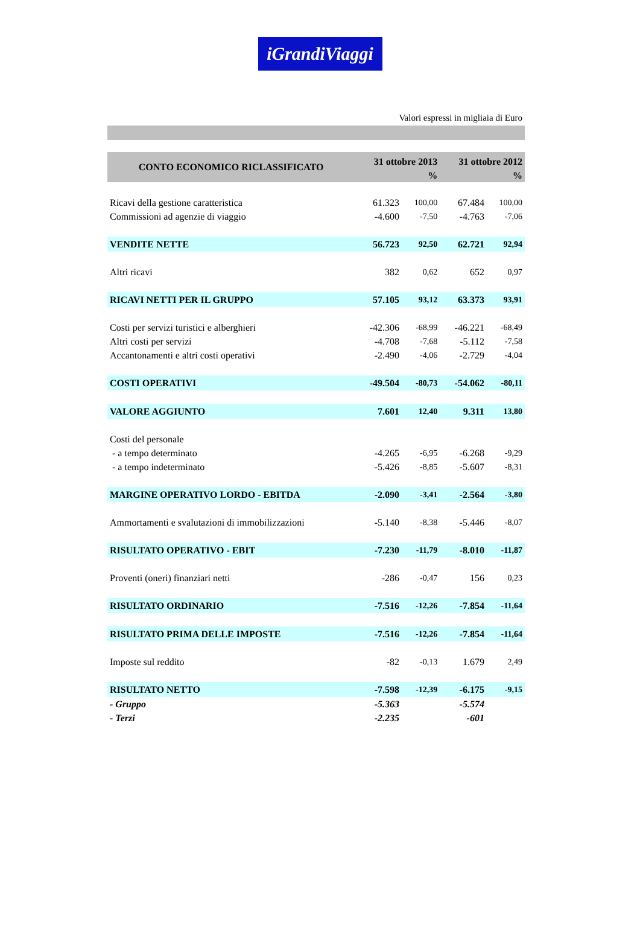iGrandiViaggi
Valori espressi in migliaia di Euro
| CONTO ECONOMICO RICLASSIFICATO | 31 ottobre 2013 | | 31 ottobre 2012 | |
| --- | --- | --- | --- | --- |
| | | % | | % |
| Ricavi della gestione caratteristica | 61.323 | 100,00 | 67.484 | 100,00 |
| Commissioni ad agenzie di viaggio | -4.600 | -7,50 | -4.763 | -7,06 |
| VENDITE NETTE | 56.723 | 92,50 | 62.721 | 92,94 |
| Altri ricavi | 382 | 0,62 | 652 | 0,97 |
| RICAVI NETTI PER IL GRUPPO | 57.105 | 93,12 | 63.373 | 93,91 |
| Costi per servizi turistici e alberghieri | -42.306 | -68,99 | -46.221 | -68,49 |
| Altri costi per servizi | -4.708 | -7,68 | -5.112 | -7,58 |
| Accantonamenti e altri costi operativi | -2.490 | -4,06 | -2.729 | -4,04 |
| COSTI OPERATIVI | -49.504 | -80,73 | -54.062 | -80,11 |
| VALORE AGGIUNTO | 7.601 | 12,40 | 9.311 | 13,80 |
| Costi del personale | | | | |
| - a tempo determinato | -4.265 | -6,95 | -6.268 | -9,29 |
| - a tempo indeterminato | -5.426 | -8,85 | -5.607 | -8,31 |
| MARGINE OPERATIVO LORDO - EBITDA | -2.090 | -3,41 | -2.564 | -3,80 |
| Ammortamenti e svalutazioni di immobilizzazioni | -5.140 | -8,38 | -5.446 | -8,07 |
| RISULTATO OPERATIVO - EBIT | -7.230 | -11,79 | -8.010 | -11,87 |
| Proventi (oneri) finanziari netti | -286 | -0,47 | 156 | 0,23 |
| RISULTATO ORDINARIO | -7.516 | -12,26 | -7.854 | -11,64 |
| RISULTATO PRIMA DELLE IMPOSTE | -7.516 | -12,26 | -7.854 | -11,64 |
| Imposte sul reddito | -82 | -0,13 | 1.679 | 2,49 |
| RISULTATO NETTO | -7.598 | -12,39 | -6.175 | -9,15 |
| - Gruppo | -5.363 | | -5.574 | |
| - Terzi | -2.235 | | -601 | |